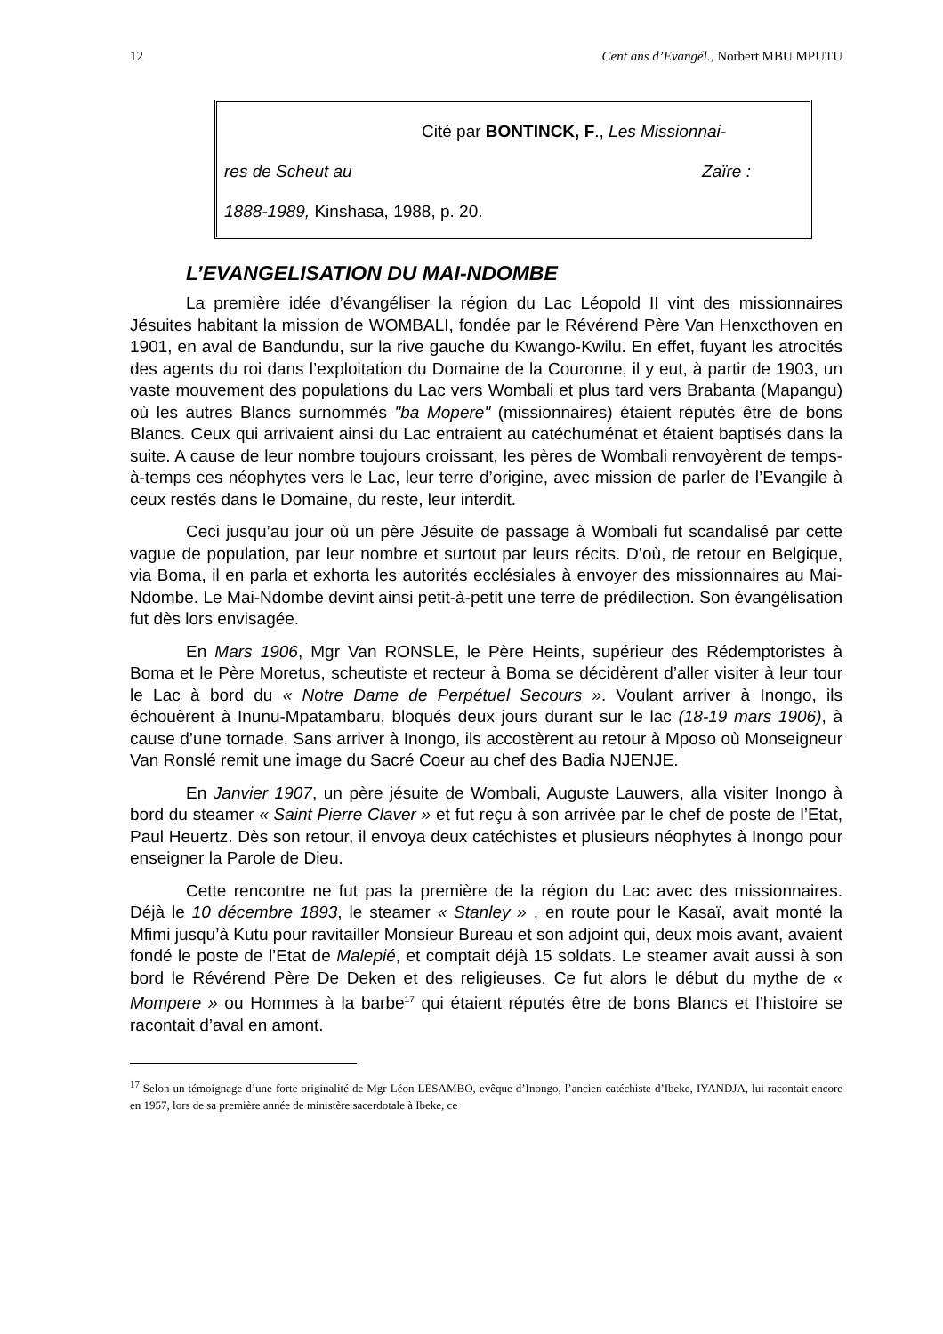12 Cent ans d’Evangél., Norbert MBU MPUTU
Cité par BONTINCK, F., Les Missionnai-
res de Scheut au Zaïre :
1888-1989, Kinshasa, 1988, p. 20.
L’EVANGELISATION DU MAI-NDOMBE
La première idée d’évangéliser la région du Lac Léopold II vint des missionnaires Jésuites habitant la mission de WOMBALI, fondée par le Révérend Père Van Henxcthoven en 1901, en aval de Bandundu, sur la rive gauche du Kwango-Kwilu. En effet, fuyant les atrocités des agents du roi dans l’exploitation du Domaine de la Couronne, il y eut, à partir de 1903, un vaste mouvement des populations du Lac vers Wombali et plus tard vers Brabanta (Mapangu) où les autres Blancs surnommés "ba Mopere" (missionnaires) étaient réputés être de bons Blancs. Ceux qui arrivaient ainsi du Lac entraient au catéchuménat et étaient baptisés dans la suite. A cause de leur nombre toujours croissant, les pères de Wombali renvoyèrent de temps-à-temps ces néophytes vers le Lac, leur terre d’origine, avec mission de parler de l’Evangile à ceux restés dans le Domaine, du reste, leur interdit.
Ceci jusqu’au jour où un père Jésuite de passage à Wombali fut scandalisé par cette vague de population, par leur nombre et surtout par leurs récits. D’où, de retour en Belgique, via Boma, il en parla et exhorta les autorités ecclésiales à envoyer des missionnaires au Mai-Ndombe. Le Mai-Ndombe devint ainsi petit-à-petit une terre de prédilection. Son évangélisation fut dès lors envisagée.
En Mars 1906, Mgr Van RONSLE, le Père Heints, supérieur des Rédemptoristes à Boma et le Père Moretus, scheutiste et recteur à Boma se décidèrent d’aller visiter à leur tour le Lac à bord du « Notre Dame de Perpétuel Secours ». Voulant arriver à Inongo, ils échouèrent à Inunu-Mpatambaru, bloqués deux jours durant sur le lac (18-19 mars 1906), à cause d’une tornade. Sans arriver à Inongo, ils accostèrent au retour à Mposo où Monseigneur Van Ronslé remit une image du Sacré Coeur au chef des Badia NJENJE.
En Janvier 1907, un père jésuite de Wombali, Auguste Lauwers, alla visiter Inongo à bord du steamer « Saint Pierre Claver » et fut reçu à son arrivée par le chef de poste de l’Etat, Paul Heuertz. Dès son retour, il envoya deux catéchistes et plusieurs néophytes à Inongo pour enseigner la Parole de Dieu.
Cette rencontre ne fut pas la première de la région du Lac avec des missionnaires. Déjà le 10 décembre 1893, le steamer « Stanley » , en route pour le Kasaï, avait monté la Mfimi jusqu’à Kutu pour ravitailler Monsieur Bureau et son adjoint qui, deux mois avant, avaient fondé le poste de l’Etat de Malepié, et comptait déjà 15 soldats. Le steamer avait aussi à son bord le Révérend Père De Deken et des religieuses. Ce fut alors le début du mythe de « Mompere » ou Hommes à la barbe<sup>17</sup> qui étaient réputés être de bons Blancs et l’histoire se racontait d’aval en amont.
<sup>17</sup> Selon un témoignage d’une forte originalité de Mgr Léon LESAMBO, evêque d’Inongo, l’ancien catéchiste d’Ibeke, IYANDJA, lui racontait encore en 1957, lors de sa première année de ministère sacerdotale à Ibeke, ce